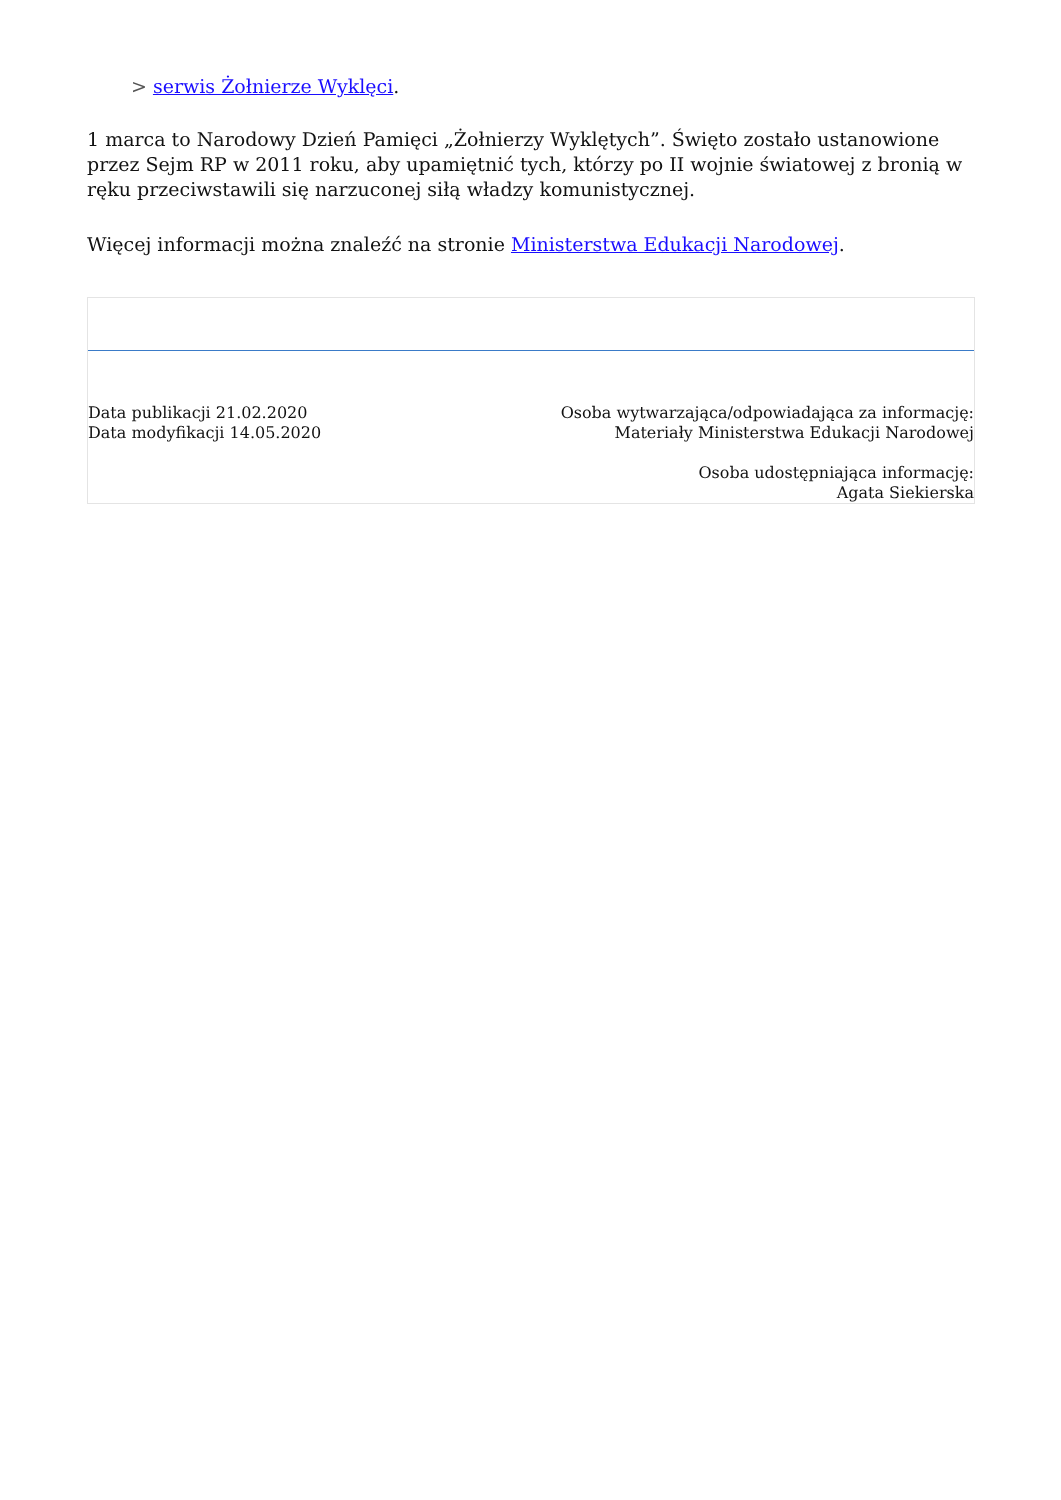> serwis Żołnierze Wyklęci.
1 marca to Narodowy Dzień Pamięci „Żołnierzy Wyklętych”. Święto zostało ustanowione przez Sejm RP w 2011 roku, aby upamiętnić tych, którzy po II wojnie światowej z bronią w ręku przeciwstawili się narzuconej siłą władzy komunistycznej.
Więcej informacji można znaleźć na stronie Ministerstwa Edukacji Narodowej.
Data publikacji 21.02.2020
Data modyfikacji 14.05.2020
Osoba wytwarzająca/odpowiadająca za informację:
Materiały Ministerstwa Edukacji Narodowej
Osoba udostępniająca informację:
Agata Siekierska